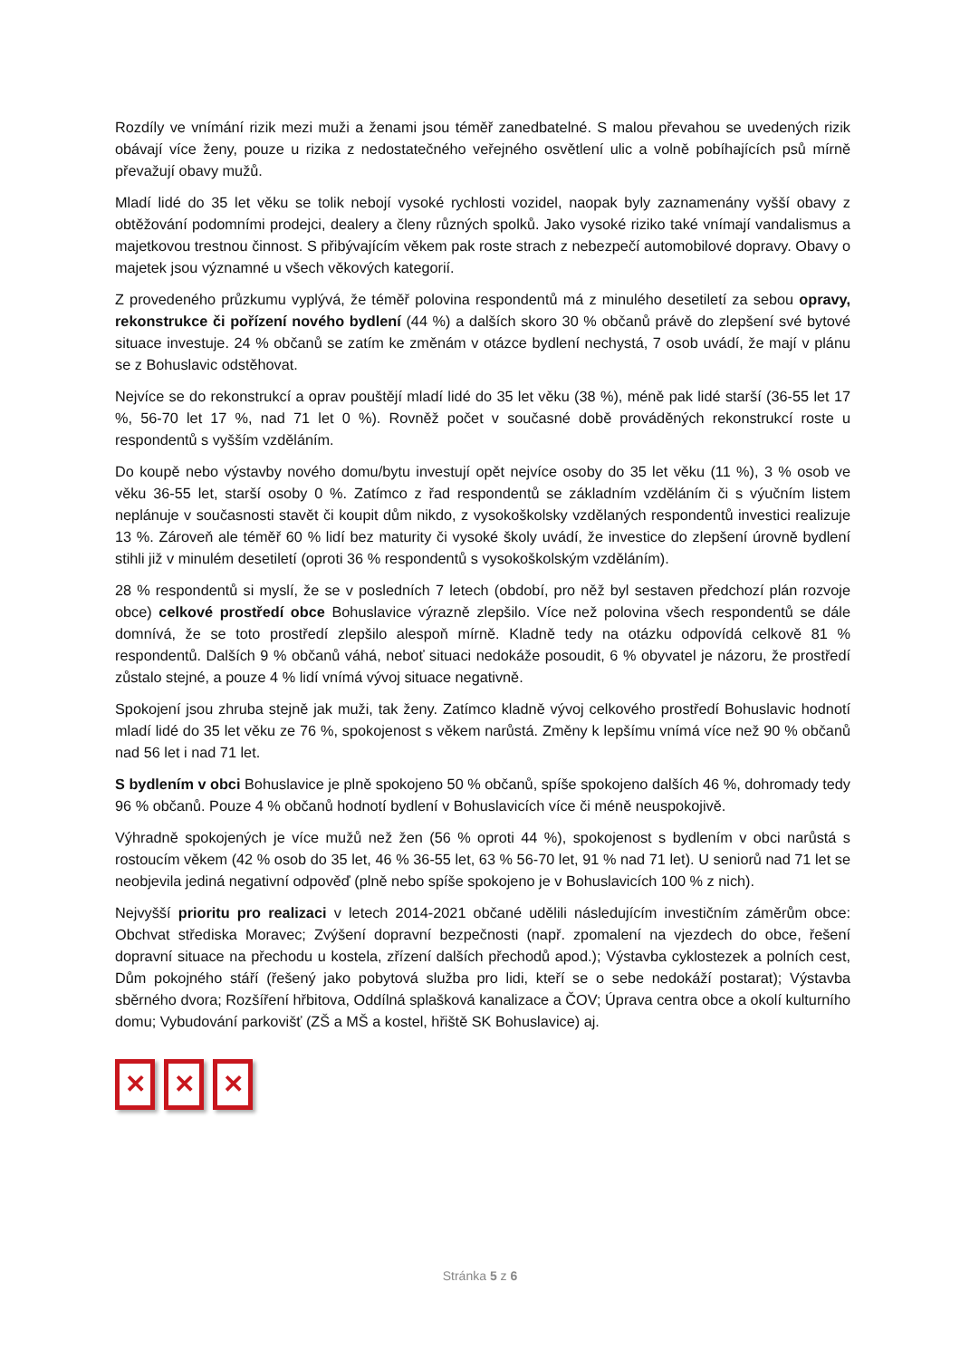Rozdíly ve vnímání rizik mezi muži a ženami jsou téměř zanedbatelné. S malou převahou se uvedených rizik obávají více ženy, pouze u rizika z nedostatečného veřejného osvětlení ulic a volně pobíhajících psů mírně převažují obavy mužů.
Mladí lidé do 35 let věku se tolik nebojí vysoké rychlosti vozidel, naopak byly zaznamenány vyšší obavy z obtěžování podomními prodejci, dealery a členy různých spolků. Jako vysoké riziko také vnímají vandalismus a majetkovou trestnou činnost. S přibývajícím věkem pak roste strach z nebezpečí automobilové dopravy. Obavy o majetek jsou významné u všech věkových kategorií.
Z provedeného průzkumu vyplývá, že téměř polovina respondentů má z minulého desetiletí za sebou opravy, rekonstrukce či pořízení nového bydlení (44 %) a dalších skoro 30 % občanů právě do zlepšení své bytové situace investuje. 24 % občanů se zatím ke změnám v otázce bydlení nechystá, 7 osob uvádí, že mají v plánu se z Bohuslavic odstěhovat.
Nejvíce se do rekonstrukcí a oprav pouštějí mladí lidé do 35 let věku (38 %), méně pak lidé starší (36-55 let 17 %, 56-70 let 17 %, nad 71 let 0 %). Rovněž počet v současné době prováděných rekonstrukcí roste u respondentů s vyšším vzděláním.
Do koupě nebo výstavby nového domu/bytu investují opět nejvíce osoby do 35 let věku (11 %), 3 % osob ve věku 36-55 let, starší osoby 0 %. Zatímco z řad respondentů se základním vzděláním či s výučním listem neplánuje v současnosti stavět či koupit dům nikdo, z vysokoškolsky vzdělaných respondentů investici realizuje 13 %. Zároveň ale téměř 60 % lidí bez maturity či vysoké školy uvádí, že investice do zlepšení úrovně bydlení stihli již v minulém desetiletí (oproti 36 % respondentů s vysokoškolským vzděláním).
28 % respondentů si myslí, že se v posledních 7 letech (období, pro něž byl sestaven předchozí plán rozvoje obce) celkové prostředí obce Bohuslavice výrazně zlepšilo. Více než polovina všech respondentů se dále domnívá, že se toto prostředí zlepšilo alespoň mírně. Kladně tedy na otázku odpovídá celkově 81 % respondentů. Dalších 9 % občanů váhá, neboť situaci nedokáže posoudit, 6 % obyvatel je názoru, že prostředí zůstalo stejné, a pouze 4 % lidí vnímá vývoj situace negativně.
Spokojení jsou zhruba stejně jak muži, tak ženy. Zatímco kladně vývoj celkového prostředí Bohuslavic hodnotí mladí lidé do 35 let věku ze 76 %, spokojenost s věkem narůstá. Změny k lepšímu vnímá více než 90 % občanů nad 56 let i nad 71 let.
S bydlením v obci Bohuslavice je plně spokojeno 50 % občanů, spíše spokojeno dalších 46 %, dohromady tedy 96 % občanů. Pouze 4 % občanů hodnotí bydlení v Bohuslavicích více či méně neuspokojivě.
Výhradně spokojených je více mužů než žen (56 % oproti 44 %), spokojenost s bydlením v obci narůstá s rostoucím věkem (42 % osob do 35 let, 46 % 36-55 let, 63 % 56-70 let, 91 % nad 71 let). U seniorů nad 71 let se neobjevila jediná negativní odpověď (plně nebo spíše spokojeno je v Bohuslavicích 100 % z nich).
Nejvyšší prioritu pro realizaci v letech 2014-2021 občané udělili následujícím investičním záměrům obce: Obchvat střediska Moravec; Zvýšení dopravní bezpečnosti (např. zpomalení na vjezdech do obce, řešení dopravní situace na přechodu u kostela, zřízení dalších přechodů apod.); Výstavba cyklostezek a polních cest, Dům pokojného stáří (řešený jako pobytová služba pro lidi, kteří se o sebe nedokáží postarat); Výstavba sběrného dvora; Rozšíření hřbitova, Oddílná splašková kanalizace a ČOV; Úprava centra obce a okolí kulturního domu; Vybudování parkovišť (ZŠ a MŠ a kostel, hřiště SK Bohuslavice) aj.
✕ ✕ ✕
Stránka 5 z 6